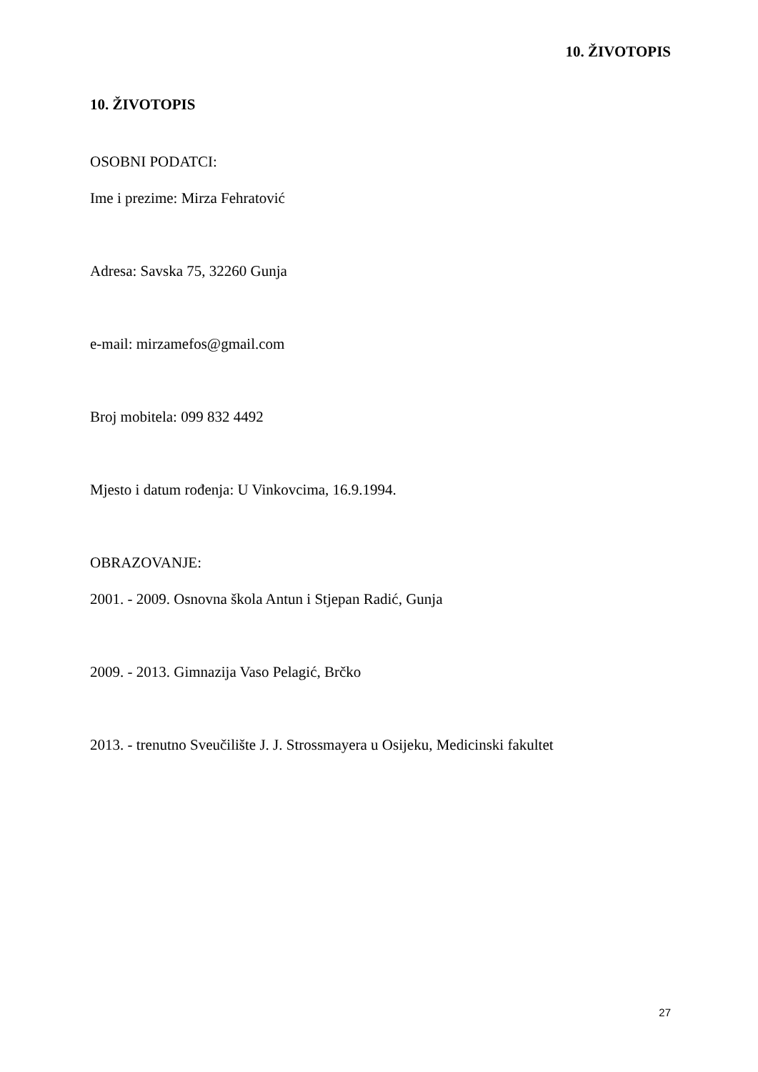10. ŽIVOTOPIS
10. ŽIVOTOPIS
OSOBNI PODATCI:
Ime i prezime: Mirza Fehratović
Adresa: Savska 75, 32260 Gunja
e-mail: mirzamefos@gmail.com
Broj mobitela: 099 832 4492
Mjesto i datum rođenja: U Vinkovcima, 16.9.1994.
OBRAZOVANJE:
2001. - 2009. Osnovna škola Antun i Stjepan Radić, Gunja
2009. - 2013. Gimnazija Vaso Pelagić, Brčko
2013. - trenutno Sveučilište J. J. Strossmayera u Osijeku, Medicinski fakultet
27